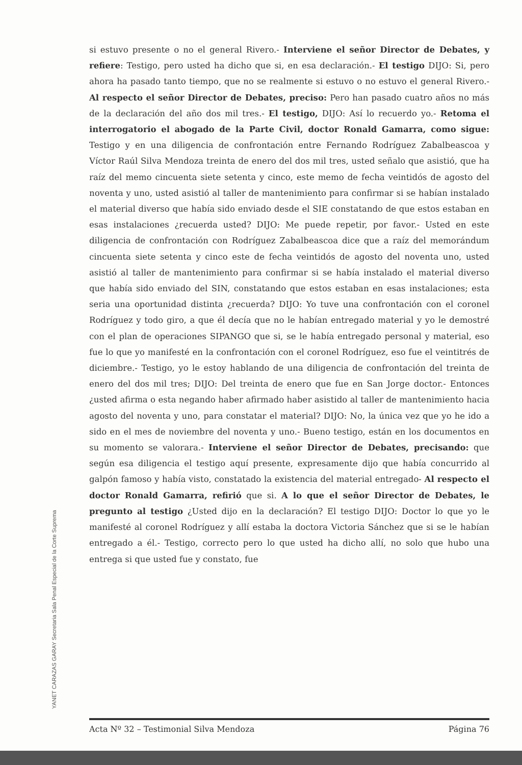si estuvo presente o no el general Rivero.- Interviene el señor Director de Debates, y refiere: Testigo, pero usted ha dicho que si, en esa declaración.- El testigo DIJO: Si, pero ahora ha pasado tanto tiempo, que no se realmente si estuvo o no estuvo el general Rivero.- Al respecto el señor Director de Debates, preciso: Pero han pasado cuatro años no más de la declaración del año dos mil tres.- El testigo, DIJO: Así lo recuerdo yo.- Retoma el interrogatorio el abogado de la Parte Civil, doctor Ronald Gamarra, como sigue: Testigo y en una diligencia de confrontación entre Fernando Rodríguez Zabalbeascoa y Víctor Raúl Silva Mendoza treinta de enero del dos mil tres, usted señalo que asistió, que ha raíz del memo cincuenta siete setenta y cinco, este memo de fecha veintidós de agosto del noventa y uno, usted asistió al taller de mantenimiento para confirmar si se habían instalado el material diverso que había sido enviado desde el SIE constatando de que estos estaban en esas instalaciones ¿recuerda usted? DIJO: Me puede repetir, por favor.- Usted en este diligencia de confrontación con Rodríguez Zabalbeascoa dice que a raíz del memorándum cincuenta siete setenta y cinco este de fecha veintidós de agosto del noventa uno, usted asistió al taller de mantenimiento para confirmar si se había instalado el material diverso que había sido enviado del SIN, constatando que estos estaban en esas instalaciones; esta seria una oportunidad distinta ¿recuerda? DIJO: Yo tuve una confrontación con el coronel Rodríguez y todo giro, a que él decía que no le habían entregado material y yo le demostré con el plan de operaciones SIPANGO que si, se le había entregado personal y material, eso fue lo que yo manifesté en la confrontación con el coronel Rodríguez, eso fue el veintitrés de diciembre.- Testigo, yo le estoy hablando de una diligencia de confrontación del treinta de enero del dos mil tres; DIJO: Del treinta de enero que fue en San Jorge doctor.- Entonces ¿usted afirma o esta negando haber afirmado haber asistido al taller de mantenimiento hacia agosto del noventa y uno, para constatar el material? DIJO: No, la única vez que yo he ido a sido en el mes de noviembre del noventa y uno.- Bueno testigo, están en los documentos en su momento se valorara.- Interviene el señor Director de Debates, precisando: que según esa diligencia el testigo aquí presente, expresamente dijo que había concurrido al galpón famoso y había visto, constatado la existencia del material entregado- Al respecto el doctor Ronald Gamarra, refirió que si. A lo que el señor Director de Debates, le pregunto al testigo ¿Usted dijo en la declaración? El testigo DIJO: Doctor lo que yo le manifesté al coronel Rodríguez y allí estaba la doctora Victoria Sánchez que si se le habían entregado a él.- Testigo, correcto pero lo que usted ha dicho allí, no solo que hubo una entrega si que usted fue y constato, fue
YANET CARAZAS GARAY Secretaria Sala Penal Especial de la Corte Suprema
Acta Nº 32 – Testimonial Silva Mendoza Página 76